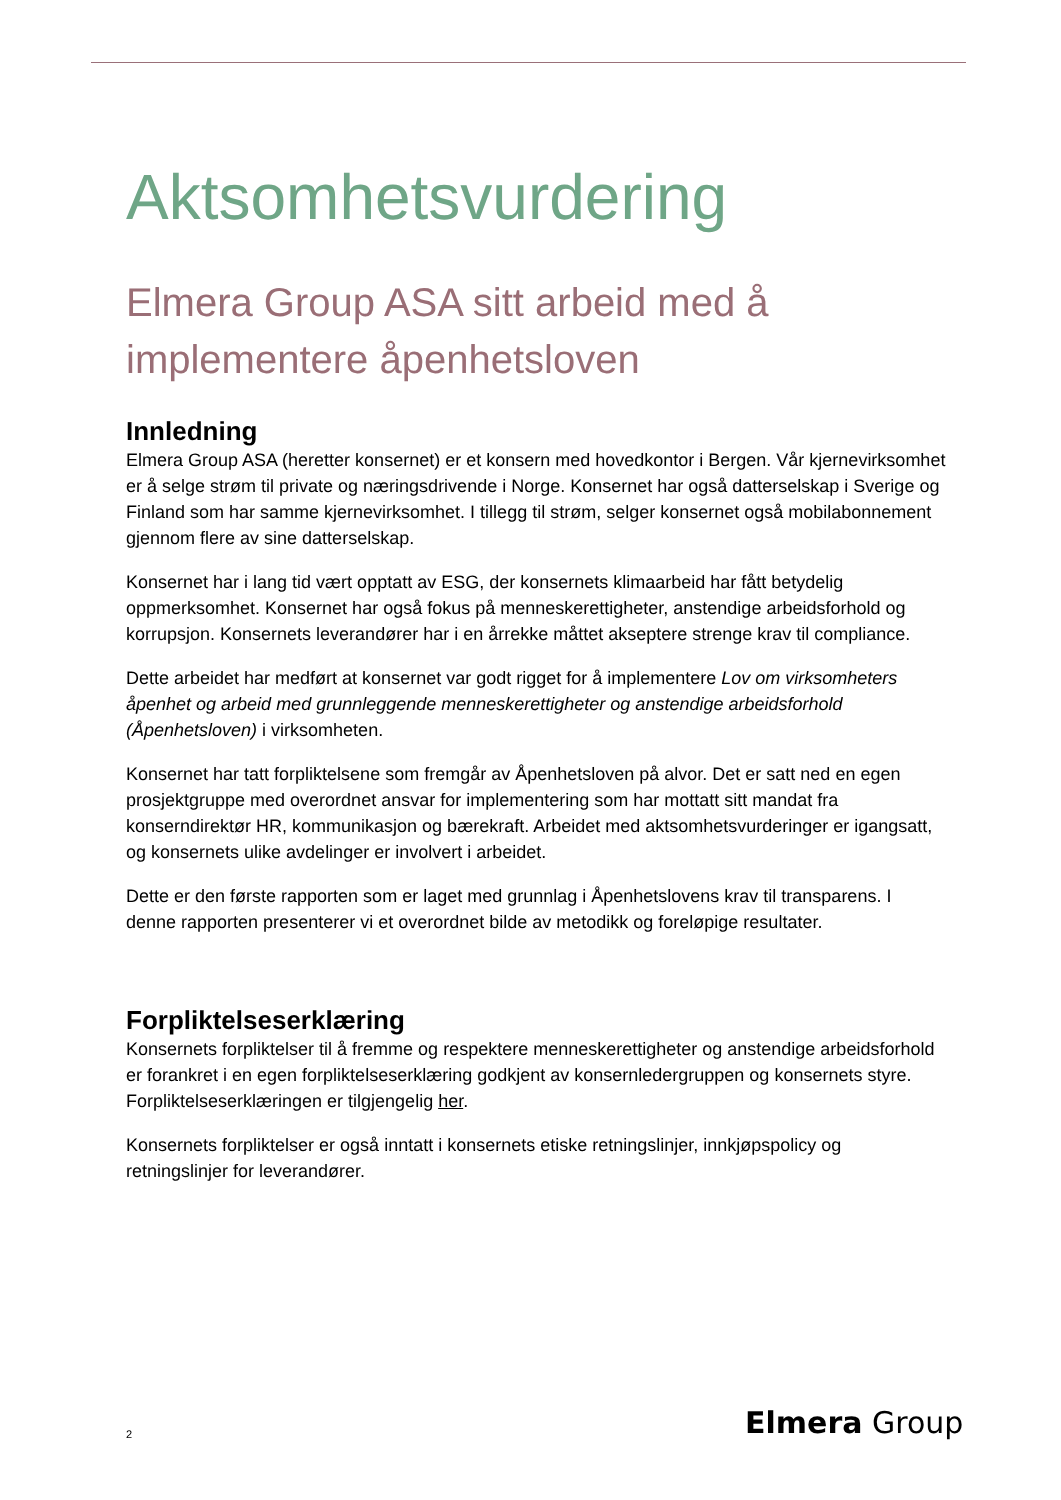Aktsomhetsvurdering
Elmera Group ASA sitt arbeid med å implementere åpenhetsloven
Innledning
Elmera Group ASA (heretter konsernet) er et konsern med hovedkontor i Bergen. Vår kjernevirksomhet er å selge strøm til private og næringsdrivende i Norge. Konsernet har også datterselskap i Sverige og Finland som har samme kjernevirksomhet. I tillegg til strøm, selger konsernet også mobilabonnement gjennom flere av sine datterselskap.
Konsernet har i lang tid vært opptatt av ESG, der konsernets klimaarbeid har fått betydelig oppmerksomhet. Konsernet har også fokus på menneskerettigheter, anstendige arbeidsforhold og korrupsjon. Konsernets leverandører har i en årrekke måttet akseptere strenge krav til compliance.
Dette arbeidet har medført at konsernet var godt rigget for å implementere Lov om virksomheters åpenhet og arbeid med grunnleggende menneskerettigheter og anstendige arbeidsforhold (Åpenhetsloven) i virksomheten.
Konsernet har tatt forpliktelsene som fremgår av Åpenhetsloven på alvor. Det er satt ned en egen prosjektgruppe med overordnet ansvar for implementering som har mottatt sitt mandat fra konserndirektør HR, kommunikasjon og bærekraft. Arbeidet med aktsomhetsvurderinger er igangsatt, og konsernets ulike avdelinger er involvert i arbeidet.
Dette er den første rapporten som er laget med grunnlag i Åpenhetslovens krav til transparens. I denne rapporten presenterer vi et overordnet bilde av metodikk og foreløpige resultater.
Forpliktelseserklæring
Konsernets forpliktelser til å fremme og respektere menneskerettigheter og anstendige arbeidsforhold er forankret i en egen forpliktelseserklæring godkjent av konsernledergruppen og konsernets styre. Forpliktelseserklæringen er tilgjengelig her.
Konsernets forpliktelser er også inntatt i konsernets etiske retningslinjer, innkjøpspolicy og retningslinjer for leverandører.
2 Elmera Group